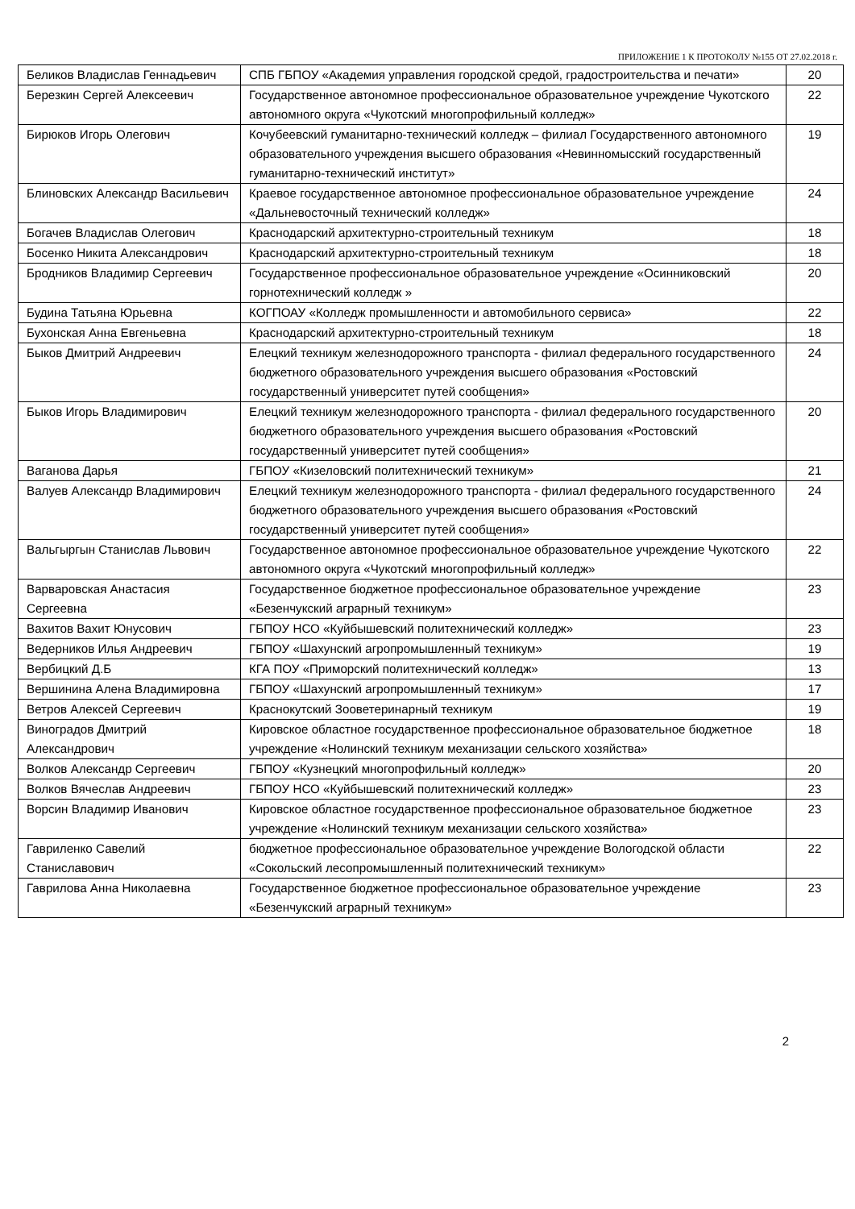ПРИЛОЖЕНИЕ 1 К ПРОТОКОЛУ №155 ОТ 27.02.2018 г.
| Беликов Владислав Геннадьевич | СПБ ГБПОУ «Академия управления городской средой, градостроительства и печати» | 20 |
| Березкин Сергей Алексеевич | Государственное автономное профессиональное образовательное учреждение Чукотского автономного округа «Чукотский многопрофильный колледж» | 22 |
| Бирюков Игорь Олегович | Кочубеевский гуманитарно-технический колледж – филиал Государственного автономного образовательного учреждения высшего образования «Невинномысский государственный гуманитарно-технический институт» | 19 |
| Блиновских Александр Васильевич | Краевое государственное автономное профессиональное образовательное учреждение «Дальневосточный технический колледж» | 24 |
| Богачев Владислав Олегович | Краснодарский архитектурно-строительный техникум | 18 |
| Босенко Никита Александрович | Краснодарский архитектурно-строительный техникум | 18 |
| Бродников Владимир Сергеевич | Государственное профессиональное образовательное учреждение «Осинниковский горнотехнический колледж » | 20 |
| Будина Татьяна Юрьевна | КОГПОАУ «Колледж промышленности и автомобильного сервиса» | 22 |
| Бухонская Анна Евгеньевна | Краснодарский архитектурно-строительный техникум | 18 |
| Быков Дмитрий Андреевич | Елецкий техникум железнодорожного транспорта - филиал федерального государственного бюджетного образовательного учреждения высшего образования «Ростовский государственный университет путей сообщения» | 24 |
| Быков Игорь Владимирович | Елецкий техникум железнодорожного транспорта - филиал федерального государственного бюджетного образовательного учреждения высшего образования «Ростовский государственный университет путей сообщения» | 20 |
| Ваганова Дарья | ГБПОУ «Кизеловский политехнический техникум» | 21 |
| Валуев Александр Владимирович | Елецкий техникум железнодорожного транспорта - филиал федерального государственного бюджетного образовательного учреждения высшего образования «Ростовский государственный университет путей сообщения» | 24 |
| Вальгыргын Станислав Львович | Государственное автономное профессиональное образовательное учреждение Чукотского автономного округа «Чукотский многопрофильный колледж» | 22 |
| Варваровская Анастасия Сергеевна | Государственное бюджетное профессиональное образовательное учреждение «Безенчукский аграрный техникум» | 23 |
| Вахитов Вахит Юнусович | ГБПОУ НСО «Куйбышевский политехнический колледж» | 23 |
| Ведерников Илья Андреевич | ГБПОУ «Шахунский агропромышленный техникум» | 19 |
| Вербицкий Д.Б | КГА ПОУ «Приморский политехнический колледж» | 13 |
| Вершинина Алена Владимировна | ГБПОУ «Шахунский агропромышленный техникум» | 17 |
| Ветров Алексей Сергеевич | Краснокутский Зооветеринарный техникум | 19 |
| Виноградов Дмитрий Александрович | Кировское областное государственное профессиональное образовательное бюджетное учреждение «Нолинский техникум механизации сельского хозяйства» | 18 |
| Волков Александр Сергеевич | ГБПОУ «Кузнецкий многопрофильный колледж» | 20 |
| Волков Вячеслав Андреевич | ГБПОУ НСО «Куйбышевский политехнический колледж» | 23 |
| Ворсин Владимир Иванович | Кировское областное государственное профессиональное образовательное бюджетное учреждение «Нолинский техникум механизации сельского хозяйства» | 23 |
| Гавриленко Савелий Станиславович | бюджетное профессиональное образовательное учреждение Вологодской области «Сокольский лесопромышленный политехнический техникум» | 22 |
| Гаврилова Анна Николаевна | Государственное бюджетное профессиональное образовательное учреждение «Безенчукский аграрный техникум» | 23 |
2